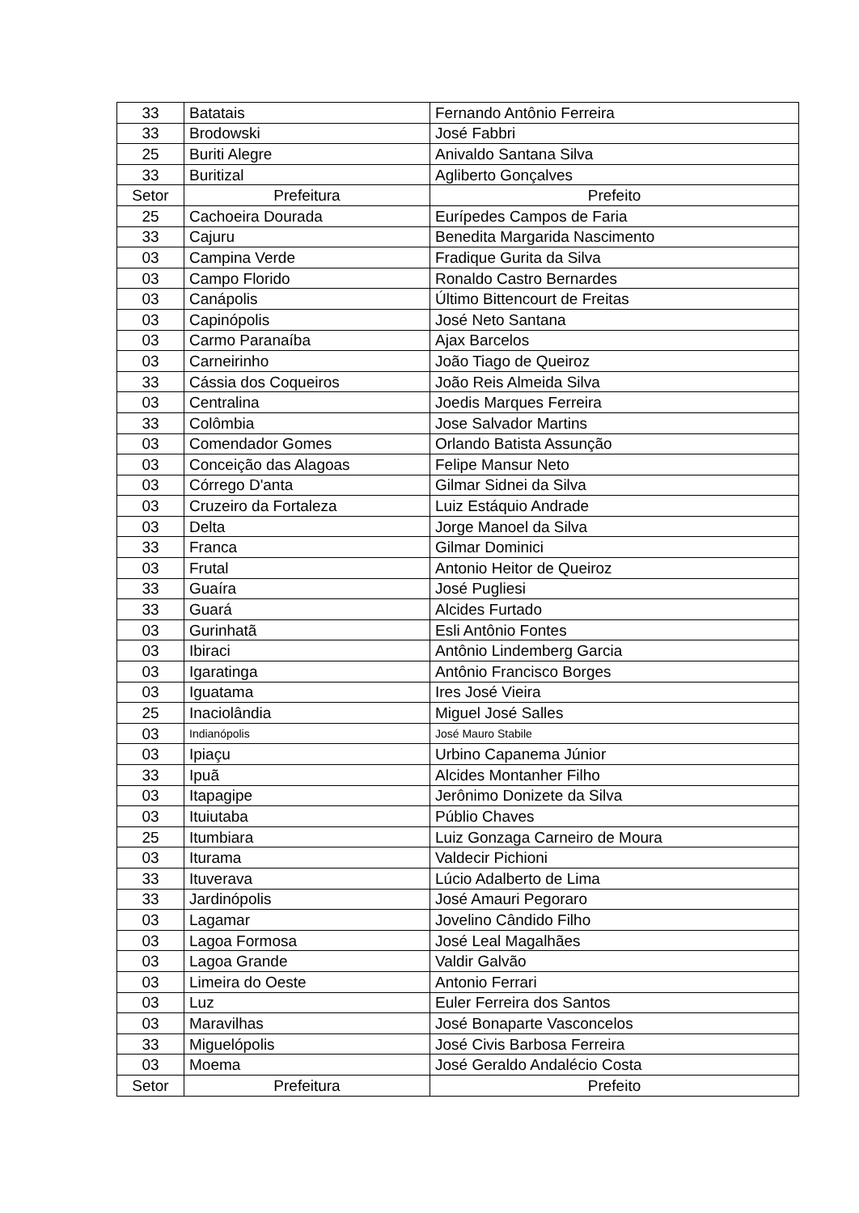| 33 | Batatais | Fernando Antônio Ferreira |
| 33 | Brodowski | José Fabbri |
| 25 | Buriti Alegre | Anivaldo Santana Silva |
| 33 | Buritizal | Agliberto Gonçalves |
| Setor | Prefeitura | Prefeito |
| 25 | Cachoeira Dourada | Eurípedes Campos de Faria |
| 33 | Cajuru | Benedita Margarida Nascimento |
| 03 | Campina Verde | Fradique Gurita da Silva |
| 03 | Campo Florido | Ronaldo Castro Bernardes |
| 03 | Canápolis | Último Bittencourt de Freitas |
| 03 | Capinópolis | José Neto Santana |
| 03 | Carmo Paranaíba | Ajax Barcelos |
| 03 | Carneirinho | João Tiago de Queiroz |
| 33 | Cássia dos Coqueiros | João Reis Almeida Silva |
| 03 | Centralina | Joedis Marques Ferreira |
| 33 | Colômbia | Jose Salvador Martins |
| 03 | Comendador Gomes | Orlando Batista Assunção |
| 03 | Conceição das Alagoas | Felipe Mansur Neto |
| 03 | Córrego D'anta | Gilmar Sidnei da Silva |
| 03 | Cruzeiro da Fortaleza | Luiz Estáquio Andrade |
| 03 | Delta | Jorge Manoel da Silva |
| 33 | Franca | Gilmar Dominici |
| 03 | Frutal | Antonio Heitor de Queiroz |
| 33 | Guaíra | José Pugliesi |
| 33 | Guará | Alcides Furtado |
| 03 | Gurinhatã | Esli Antônio Fontes |
| 03 | Ibiraci | Antônio Lindemberg Garcia |
| 03 | Igaratinga | Antônio Francisco Borges |
| 03 | Iguatama | Ires José Vieira |
| 25 | Inaciolândia | Miguel José Salles |
| 03 | Indianópolis | José Mauro Stabile |
| 03 | Ipiaçu | Urbino Capanema Júnior |
| 33 | Ipuã | Alcides Montanher Filho |
| 03 | Itapagipe | Jerônimo Donizete da Silva |
| 03 | Ituiutaba | Públio Chaves |
| 25 | Itumbiara | Luiz Gonzaga Carneiro de Moura |
| 03 | Iturama | Valdecir Pichioni |
| 33 | Ituverava | Lúcio Adalberto de Lima |
| 33 | Jardinópolis | José Amauri Pegoraro |
| 03 | Lagamar | Jovelino Cândido Filho |
| 03 | Lagoa Formosa | José Leal Magalhães |
| 03 | Lagoa Grande | Valdir Galvão |
| 03 | Limeira do Oeste | Antonio Ferrari |
| 03 | Luz | Euler Ferreira dos Santos |
| 03 | Maravilhas | José Bonaparte Vasconcelos |
| 33 | Miguelópolis | José Civis Barbosa Ferreira |
| 03 | Moema | José Geraldo Andalécio Costa |
| Setor | Prefeitura | Prefeito |